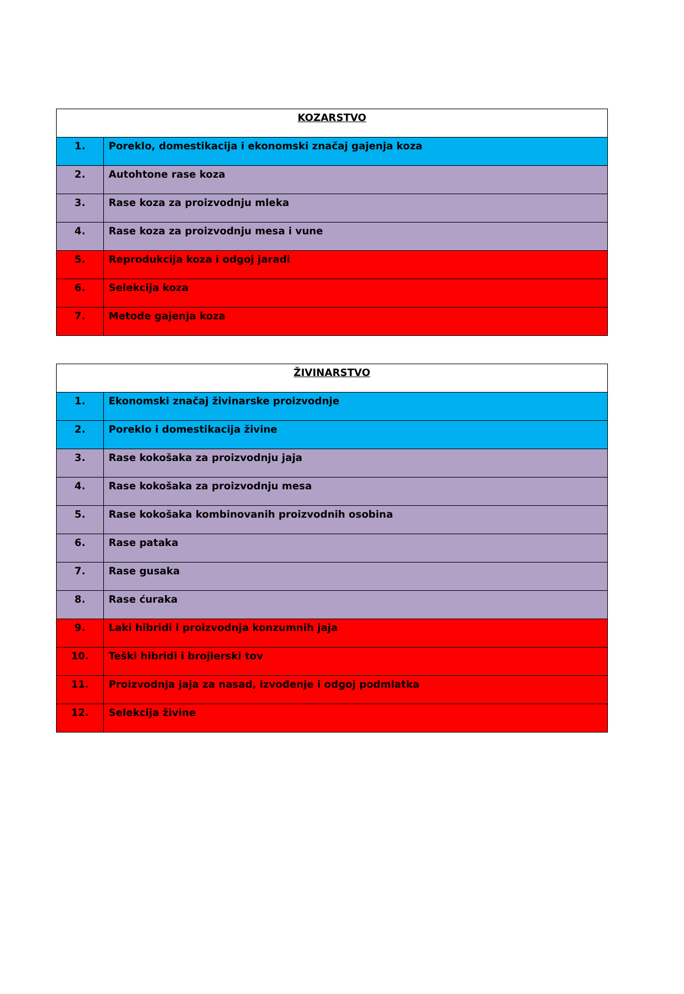| KOZARSTVO | |
| --- | --- |
| 1. | Poreklo, domestikacija i ekonomski značaj gajenja koza |
| 2. | Autohtone rase koza |
| 3. | Rase koza za proizvodnju mleka |
| 4. | Rase koza za proizvodnju mesa i vune |
| 5. | Reprodukcija koza i odgoj jaradi |
| 6. | Selekcija koza |
| 7. | Metode gajenja koza |
| ŽIVINARSTVO | |
| --- | --- |
| 1. | Ekonomski značaj živinarske proizvodnje |
| 2. | Poreklo i domestikacija živine |
| 3. | Rase kokošaka za proizvodnju jaja |
| 4. | Rase kokošaka za proizvodnju mesa |
| 5. | Rase kokošaka kombinovanih proizvodnih osobina |
| 6. | Rase pataka |
| 7. | Rase gusaka |
| 8. | Rase ćuraka |
| 9. | Laki hibridi i proizvodnja konzumnih jaja |
| 10. | Teški hibridi i brojlerski tov |
| 11. | Proizvodnja jaja za nasad, izvođenje i odgoj podmlatka |
| 12. | Selekcija živine |